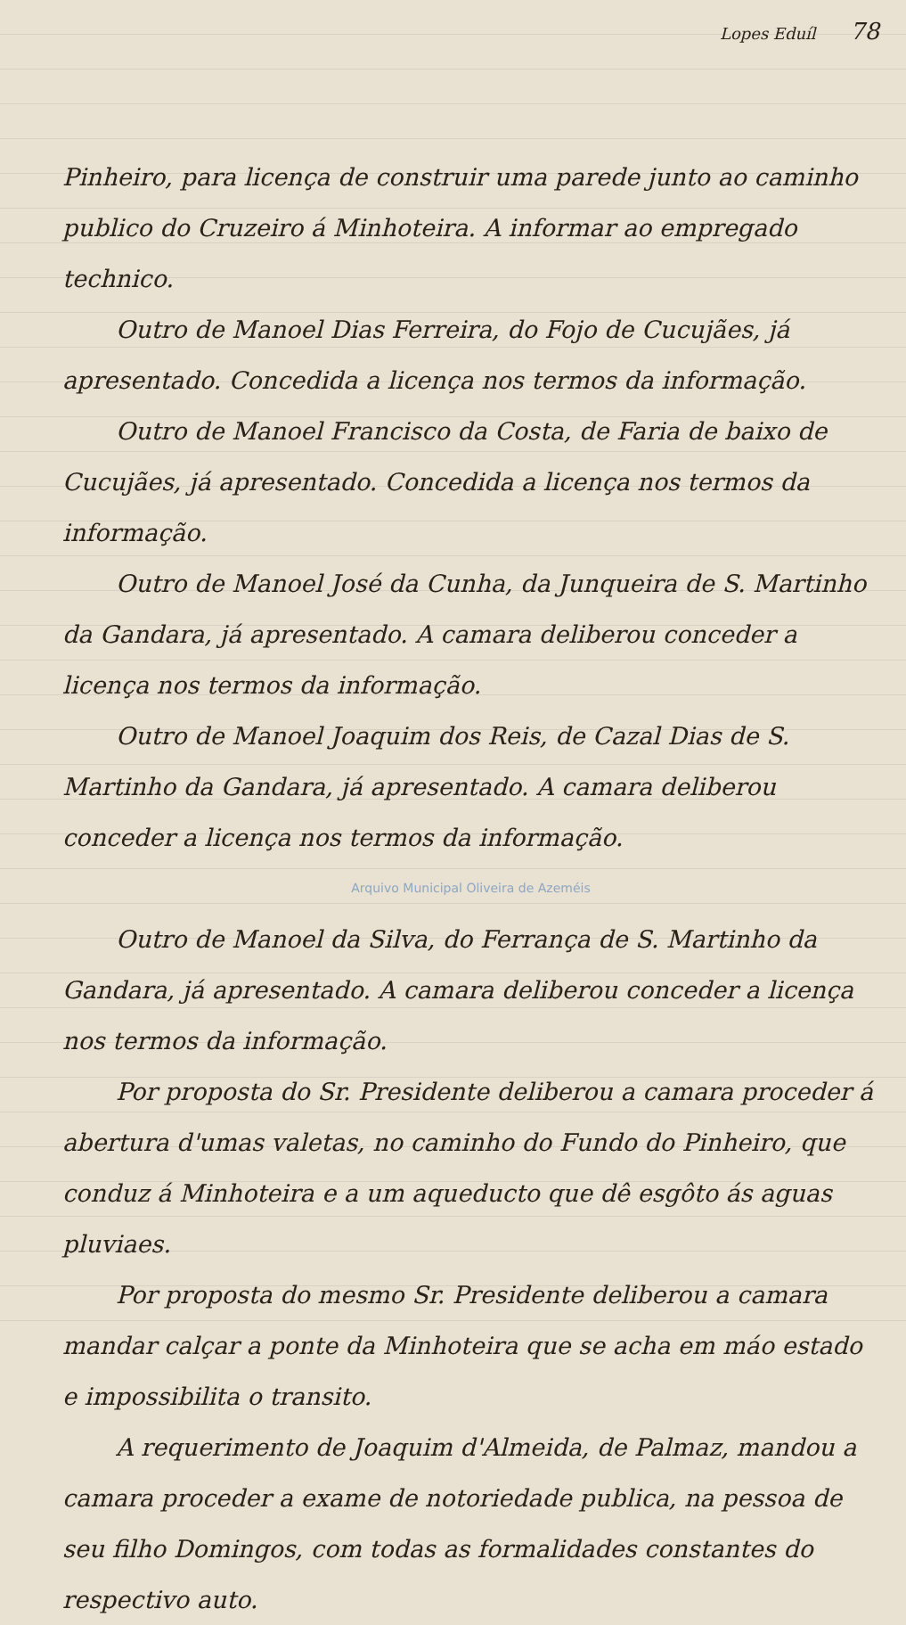Lopes Eduíl 78
Pinheiro, para licença de construir uma parede junto ao caminho publico do Cruzeiro á Minhoteira. A informar ao empregado technico.
Outro de Manoel Dias Ferreira, do Fojo de Cucujães, já apresentado. Concedida a licença nos termos da informação.
Outro de Manoel Francisco da Costa, de Faria de baixo de Cucujães, já apresentado. Concedida a licença nos termos da informação.
Outro de Manoel José da Cunha, da Junqueira de S. Martinho da Gandara, já apresentado. A camara deliberou conceder a licença nos termos da informação.
Outro de Manoel Joaquim dos Reis, de Cazal Dias de S. Martinho da Gandara, já apresentado. A camara deliberou conceder a licença nos termos da informação.
Arquivo Municipal Oliveira de Azeméis
Outro de Manoel da Silva, do Ferrança de S. Martinho da Gandara, já apresentado. A camara deliberou conceder a licença nos termos da informação.
Por proposta do Sr. Presidente deliberou a camara proceder á abertura d'umas valetas, no caminho do Fundo do Pinheiro, que conduz á Minhoteira e a um aqueducto que dê esgôto ás aguas pluviaes.
Por proposta do mesmo Sr. Presidente deliberou a camara mandar calçar a ponte da Minhoteira que se acha em máo estado e impossibilita o transito.
A requerimento de Joaquim d'Almeida, de Palmaz, mandou a camara proceder a exame de notoriedade publica, na pessoa de seu filho Domingos, com todas as formalidades constantes do respectivo auto.